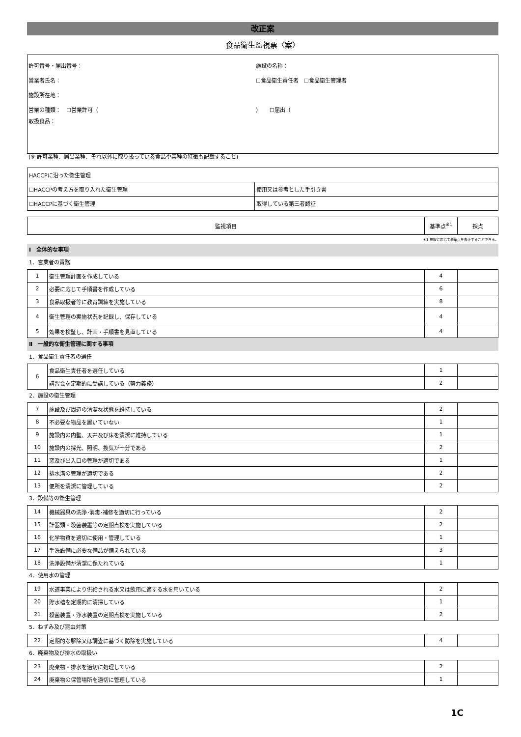改正案
食品衛生監視票〈案〉
許可番号・届出番号： 施設の名称：
営業者氏名： ☐食品衛生責任者　☐食品衛生管理者
施設所在地：
営業の種類：　☐営業許可（ ）　　☐届出（
取扱食品：
(※ 許可業種、届出業種、それ以外に取り扱っている食品や業種の特徴も記載すること)
| HACCPに沿った衛生管理 | |
| ☐HACCPの考え方を取り入れた衛生管理 | 使用又は参考とした手引き書 |
| ☐HACCPに基づく衛生管理 | 取得している第三者認証 |
| 監視項目 | 基準点<sup>※1</sup> | 採点 |
| --- | --- | --- |
＊1 施設に応じて基準点を修正することできる。
Ⅰ　全体的な事項
1．営業者の責務
| 1 | 衛生管理計画を作成している | 4 | |
| 2 | 必要に応じて手順書を作成している | 6 | |
| 3 | 食品取扱者等に教育訓練を実施している | 8 | |
| 4 | 衛生管理の実施状況を記録し、保存している | 4 | |
| 5 | 効果を検証し、計画・手順書を見直している | 4 | |
Ⅱ　一般的な衛生管理に関する事項
1．食品衛生責任者の選任
| 6 | 食品衛生責任者を選任している | 1 | |
| | 講習会を定期的に受講している（努力義務） | 2 | |
2．施設の衛生管理
| 7 | 施設及び周辺の清潔な状態を維持している | 2 | |
| 8 | 不必要な物品を置いていない | 1 | |
| 9 | 施設内の内壁、天井及び床を清潔に維持している | 1 | |
| 10 | 施設内の採光、照明、換気が十分である | 2 | |
| 11 | 窓及び出入口の管理が適切である | 1 | |
| 12 | 排水溝の管理が適切である | 2 | |
| 13 | 便所を清潔に管理している | 2 | |
3．設備等の衛生管理
| 14 | 機械器具の洗浄･消毒･補修を適切に行っている | 2 | |
| 15 | 計器類・殺菌装置等の定期点検を実施している | 2 | |
| 16 | 化学物質を適切に使用・管理している | 1 | |
| 17 | 手洗設備に必要な備品が備えられている | 3 | |
| 18 | 洗浄設備が清潔に保たれている | 1 | |
4．使用水の管理
| 19 | 水道事業により供給される水又は飲用に適する水を用いている | 2 | |
| 20 | 貯水槽を定期的に清掃している | 1 | |
| 21 | 殺菌装置・浄水装置の定期点検を実施している | 2 | |
5．ねずみ及び昆虫対策
| 22 | 定期的な駆除又は調査に基づく防除を実施している | 4 | |
6．廃棄物及び排水の取扱い
| 23 | 廃棄物・排水を適切に処理している | 2 | |
| 24 | 廃棄物の保管場所を適切に管理している | 1 | |
1C